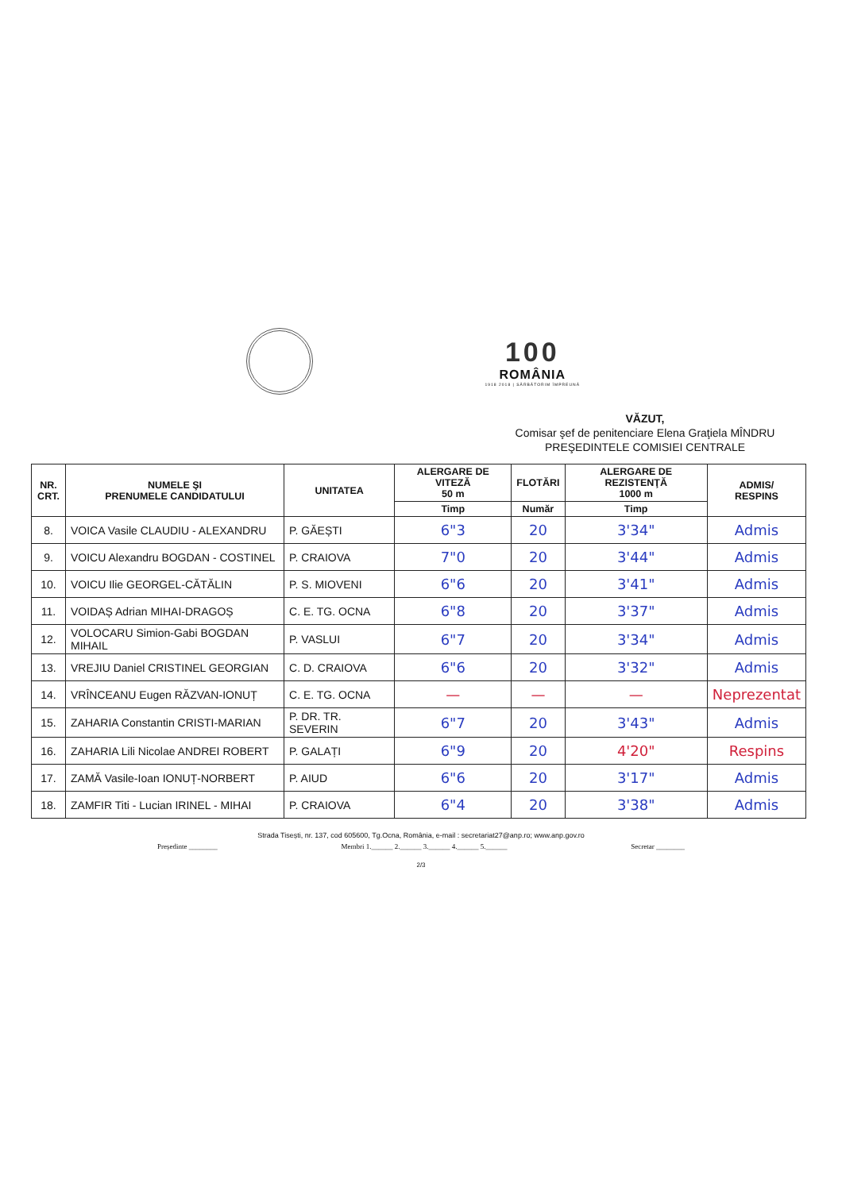100
ROMÂNIA
1918 2018 | SĂRBĂTORIM ÎMPREUNĂ
VĂZUT,
Comisar şef de penitenciare Elena Graţiela MÎNDRU
PREŞEDINTELE COMISIEI CENTRALE
| NR. CRT. | NUMELE ŞI PRENUMELE CANDIDATULUI | UNITATEA | ALERGARE DE VITEZĂ 50 m | FLOTĂRI | ALERGARE DE REZISTENŢĂ 1000 m | ADMIS/ RESPINS |
| --- | --- | --- | --- | --- | --- | --- |
| | | | Timp | Număr | Timp | |
| 8. | VOICA Vasile CLAUDIU - ALEXANDRU | P. GĂEȘTI | 6"3 | 20 | 3'34" | Admis |
| 9. | VOICU Alexandru BOGDAN - COSTINEL | P. CRAIOVA | 7"0 | 20 | 3'44" | Admis |
| 10. | VOICU Ilie GEORGEL-CĂTĂLIN | P. S. MIOVENI | 6"6 | 20 | 3'41" | Admis |
| 11. | VOIDAȘ Adrian MIHAI-DRAGOȘ | C. E. TG. OCNA | 6"8 | 20 | 3'37" | Admis |
| 12. | VOLOCARU Simion-Gabi BOGDAN MIHAIL | P. VASLUI | 6"7 | 20 | 3'34" | Admis |
| 13. | VREJIU Daniel CRISTINEL GEORGIAN | C. D. CRAIOVA | 6"6 | 20 | 3'32" | Admis |
| 14. | VRÎNCEANU Eugen RĂZVAN-IONUȚ | C. E. TG. OCNA | — | — | — | Neprezentat |
| 15. | ZAHARIA Constantin CRISTI-MARIAN | P. DR. TR. SEVERIN | 6"7 | 20 | 3'43" | Admis |
| 16. | ZAHARIA Lili Nicolae ANDREI ROBERT | P. GALAȚI | 6"9 | 20 | 4'20" | Respins |
| 17. | ZAMĂ Vasile-Ioan IONUȚ-NORBERT | P. AIUD | 6"6 | 20 | 3'17" | Admis |
| 18. | ZAMFIR Titi - Lucian IRINEL - MIHAI | P. CRAIOVA | 6"4 | 20 | 3'38" | Admis |
Strada Tisești, nr. 137, cod 605600, Tg.Ocna, România, e-mail : secretariat27@anp.ro; www.anp.gov.ro
Președinte ________ Membri 1.______ 2.______ 3.______ 4.______ 5.______ Secretar ________
2/3